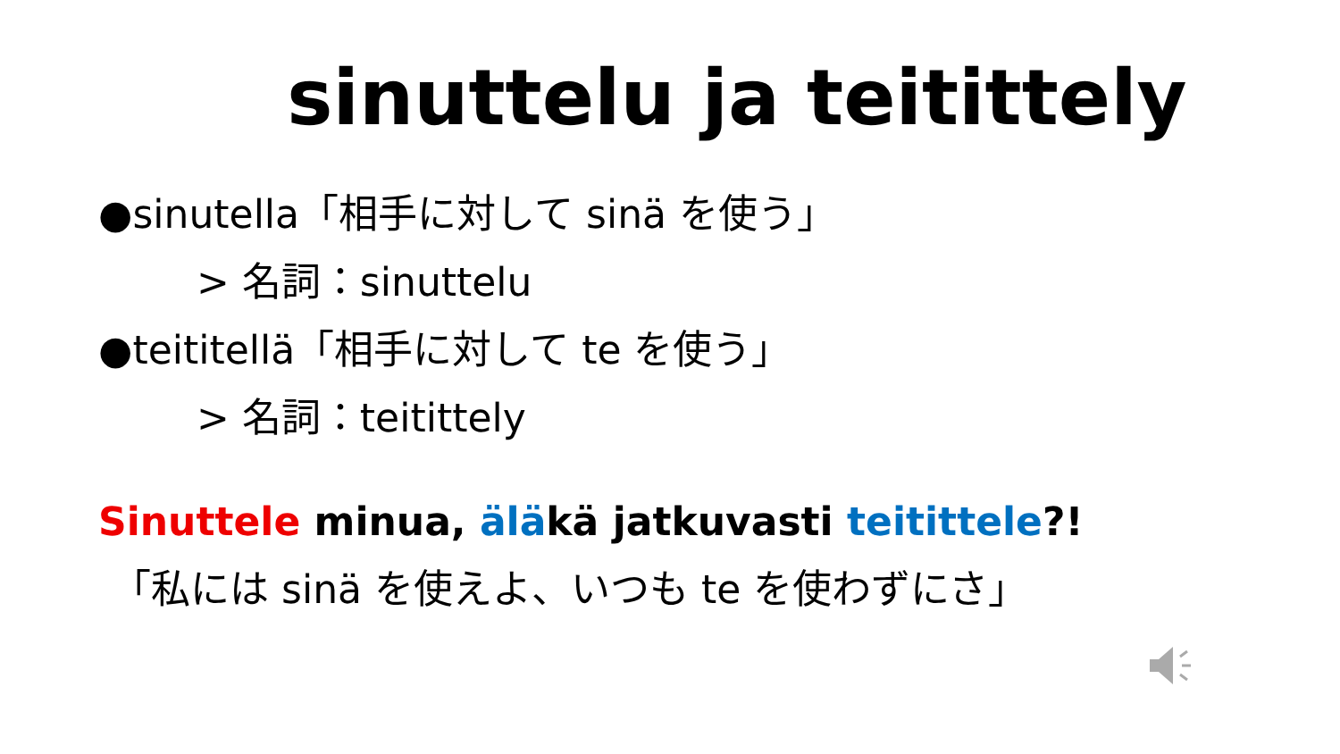sinuttelu ja teitittely
●sinutella「相手に対して sinä を使う」
> 名詞：sinuttelu
●teititellä「相手に対して te を使う」
> 名詞：teitittely
Sinuttele minua, äläkä jatkuvasti teitittele?!
「私には sinä を使えよ、いつも te を使わずにさ」